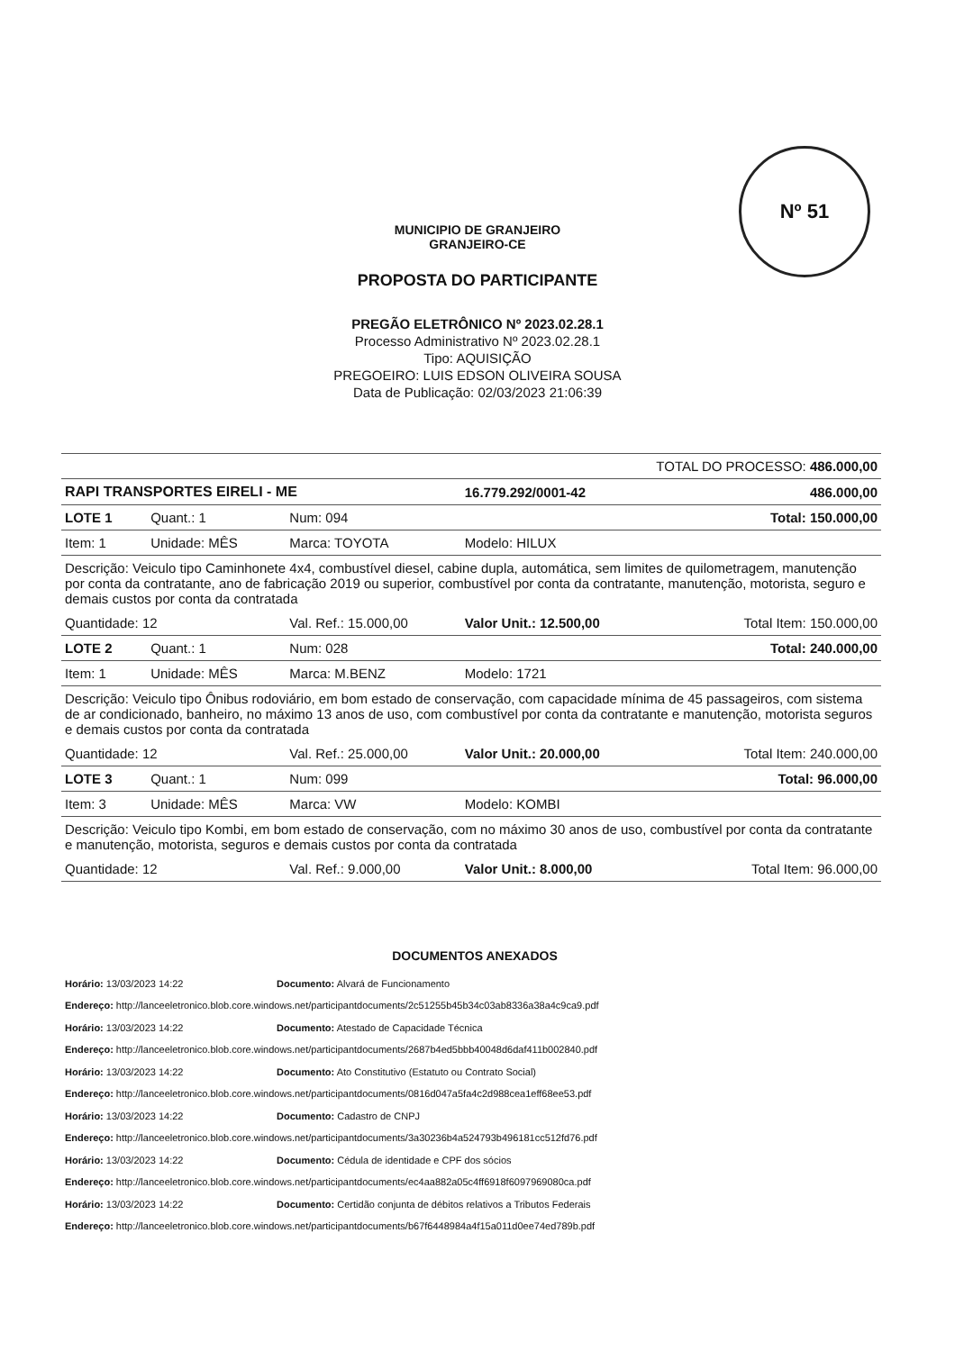Nº 51
MUNICIPIO DE GRANJEIRO
GRANJEIRO-CE
PROPOSTA DO PARTICIPANTE
PREGÃO ELETRÔNICO Nº 2023.02.28.1
Processo Administrativo Nº 2023.02.28.1
Tipo: AQUISIÇÃO
PREGOEIRO: LUIS EDSON OLIVEIRA SOUSA
Data de Publicação: 02/03/2023 21:06:39
| TOTAL DO PROCESSO: 486.000,00 | | | | |
| RAPI TRANSPORTES EIRELI - ME | | | 16.779.292/0001-42 | 486.000,00 |
| LOTE 1 | Quant.: 1 | Num: 094 | | Total: 150.000,00 |
| Item: 1 | Unidade: MÊS | Marca: TOYOTA | Modelo: HILUX | |
| Descrição: Veiculo tipo Caminhonete 4x4, combustível diesel, cabine dupla, automática, sem limites de quilometragem, manutenção por conta da contratante, ano de fabricação 2019 ou superior, combustível por conta da contratante, manutenção, motorista, seguro e demais custos por conta da contratada | | | | |
| Quantidade: 12 | | Val. Ref.: 15.000,00 | Valor Unit.: 12.500,00 | Total Item: 150.000,00 |
| LOTE 2 | Quant.: 1 | Num: 028 | | Total: 240.000,00 |
| Item: 1 | Unidade: MÊS | Marca: M.BENZ | Modelo: 1721 | |
| Descrição: Veiculo tipo Ônibus rodoviário, em bom estado de conservação, com capacidade mínima de 45 passageiros, com sistema de ar condicionado, banheiro, no máximo 13 anos de uso, com combustível por conta da contratante e manutenção, motorista seguros e demais custos por conta da contratada | | | | |
| Quantidade: 12 | | Val. Ref.: 25.000,00 | Valor Unit.: 20.000,00 | Total Item: 240.000,00 |
| LOTE 3 | Quant.: 1 | Num: 099 | | Total: 96.000,00 |
| Item: 3 | Unidade: MÊS | Marca: VW | Modelo: KOMBI | |
| Descrição: Veiculo tipo Kombi, em bom estado de conservação, com no máximo 30 anos de uso, combustível por conta da contratante e manutenção, motorista, seguros e demais custos por conta da contratada | | | | |
| Quantidade: 12 | | Val. Ref.: 9.000,00 | Valor Unit.: 8.000,00 | Total Item: 96.000,00 |
DOCUMENTOS ANEXADOS
Horário: 13/03/2023 14:22 Documento: Alvará de Funcionamento
Endereço: http://lanceeletronico.blob.core.windows.net/participantdocuments/2c51255b45b34c03ab8336a38a4c9ca9.pdf
Horário: 13/03/2023 14:22 Documento: Atestado de Capacidade Técnica
Endereço: http://lanceeletronico.blob.core.windows.net/participantdocuments/2687b4ed5bbb40048d6daf411b002840.pdf
Horário: 13/03/2023 14:22 Documento: Ato Constitutivo (Estatuto ou Contrato Social)
Endereço: http://lanceeletronico.blob.core.windows.net/participantdocuments/0816d047a5fa4c2d988cea1eff68ee53.pdf
Horário: 13/03/2023 14:22 Documento: Cadastro de CNPJ
Endereço: http://lanceeletronico.blob.core.windows.net/participantdocuments/3a30236b4a524793b496181cc512fd76.pdf
Horário: 13/03/2023 14:22 Documento: Cédula de identidade e CPF dos sócios
Endereço: http://lanceeletronico.blob.core.windows.net/participantdocuments/ec4aa882a05c4ff6918f6097969080ca.pdf
Horário: 13/03/2023 14:22 Documento: Certidão conjunta de débitos relativos a Tributos Federais
Endereço: http://lanceeletronico.blob.core.windows.net/participantdocuments/b67f6448984a4f15a011d0ee74ed789b.pdf